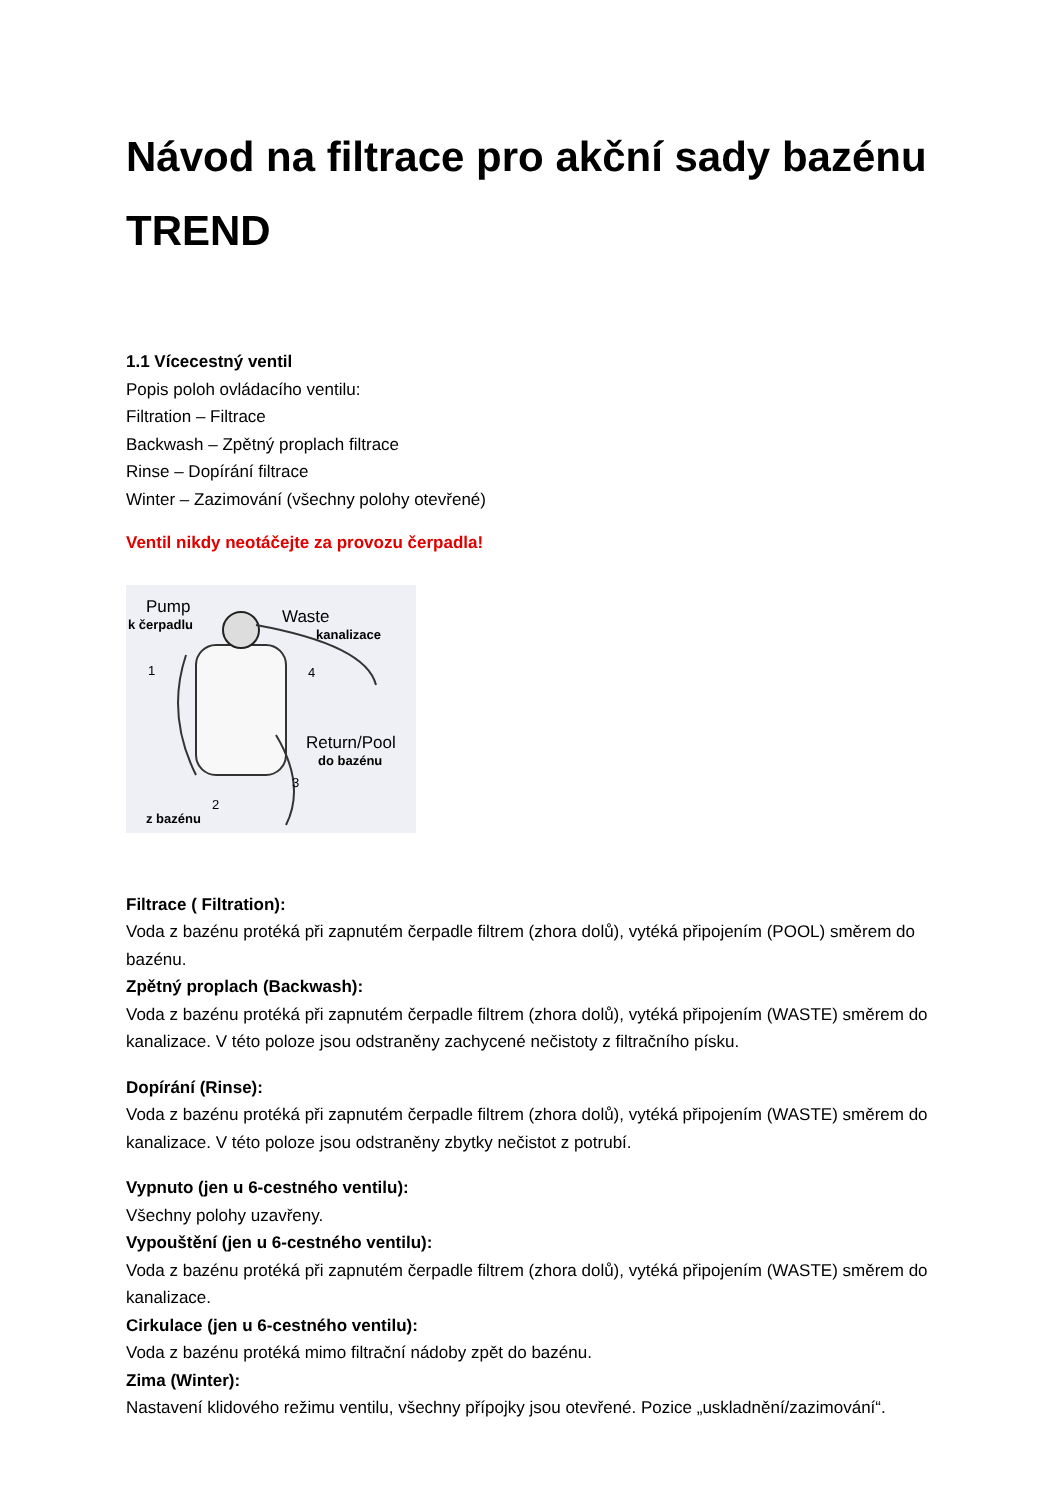Návod na filtrace pro akční sady bazénu TREND
1.1 Vícecestný ventil
Popis poloh ovládacího ventilu:
Filtration – Filtrace
Backwash – Zpětný proplach filtrace
Rinse – Dopírání filtrace
Winter – Zazimování (všechny polohy otevřené)
Ventil nikdy neotáčejte za provozu čerpadla!
Pump
k čerpadlu Waste
kanalizace
1 4
Return/Pool
do bazénu
3
2
z bazénu
Filtrace ( Filtration):
Voda z bazénu protéká při zapnutém čerpadle filtrem (zhora dolů), vytéká připojením (POOL) směrem do bazénu.
Zpětný proplach (Backwash):
Voda z bazénu protéká při zapnutém čerpadle filtrem (zhora dolů), vytéká připojením (WASTE) směrem do kanalizace. V této poloze jsou odstraněny zachycené nečistoty z filtračního písku.
Dopírání (Rinse):
Voda z bazénu protéká při zapnutém čerpadle filtrem (zhora dolů), vytéká připojením (WASTE) směrem do kanalizace. V této poloze jsou odstraněny zbytky nečistot z potrubí.
Vypnuto (jen u 6-cestného ventilu):
Všechny polohy uzavřeny.
Vypouštění (jen u 6-cestného ventilu):
Voda z bazénu protéká při zapnutém čerpadle filtrem (zhora dolů), vytéká připojením (WASTE) směrem do kanalizace.
Cirkulace (jen u 6-cestného ventilu):
Voda z bazénu protéká mimo filtrační nádoby zpět do bazénu.
Zima (Winter):
Nastavení klidového režimu ventilu, všechny přípojky jsou otevřené. Pozice „uskladnění/zazimování“.